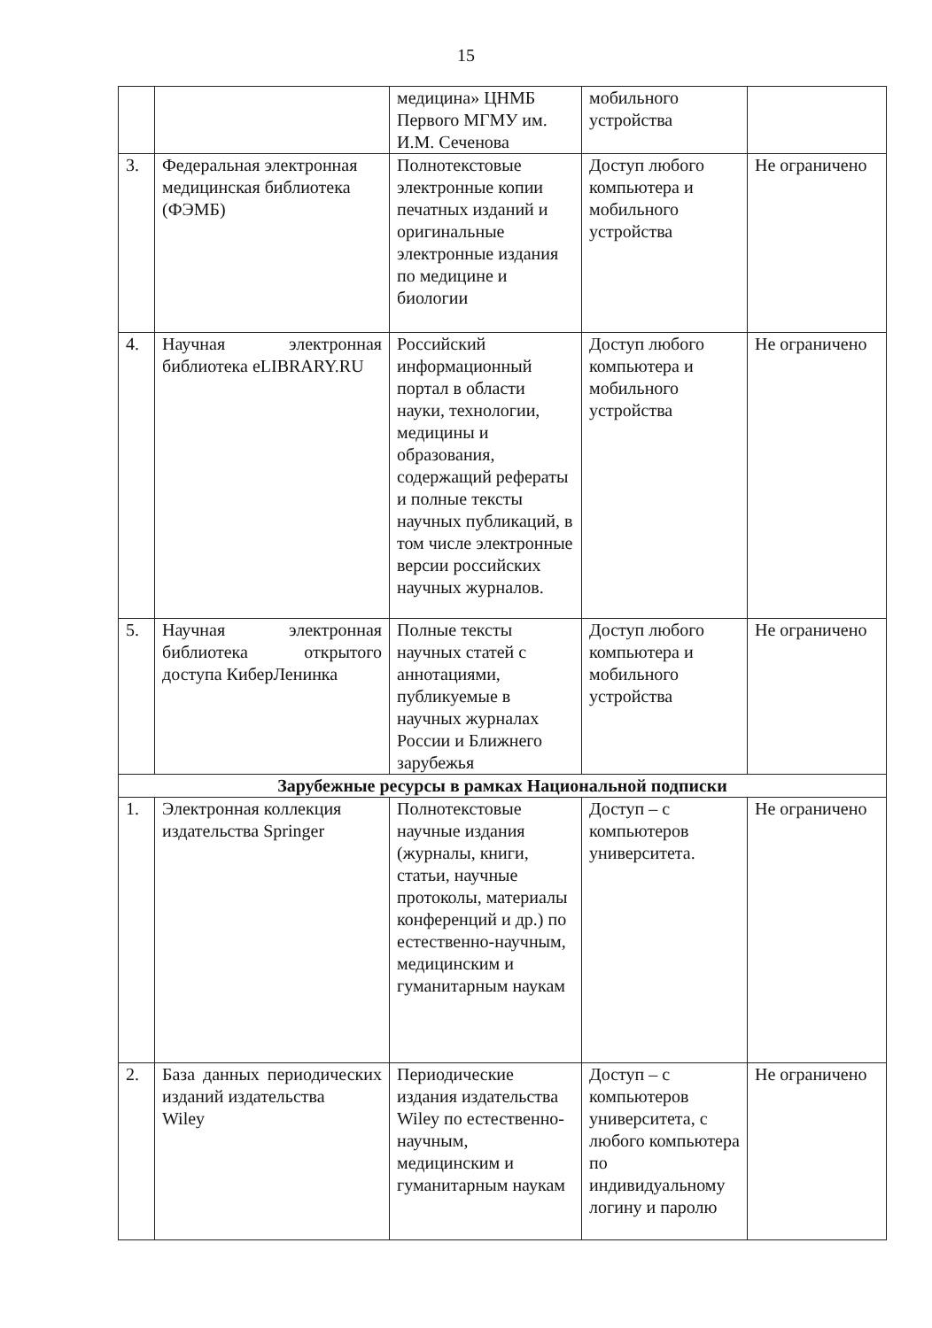15
| | | медицина» ЦНМБ Первого МГМУ им. И.М. Сеченова | мобильного устройства | |
| 3. | Федеральная электронная медицинская библиотека (ФЭМБ) | Полнотекстовые электронные копии печатных изданий и оригинальные электронные издания по медицине и биологии | Доступ любого компьютера и мобильного устройства | Не ограничено |
| 4. | Научная электронная библиотека eLIBRARY.RU | Российский информационный портал в области науки, технологии, медицины и образования, содержащий рефераты и полные тексты научных публикаций, в том числе электронные версии российских научных журналов. | Доступ любого компьютера и мобильного устройства | Не ограничено |
| 5. | Научная электронная библиотека открытого доступа КиберЛенинка | Полные тексты научных статей с аннотациями, публикуемые в научных журналах России и Ближнего зарубежья | Доступ любого компьютера и мобильного устройства | Не ограничено |
| Зарубежные ресурсы в рамках Национальной подписки | | | | |
| 1. | Электронная коллекция издательства Springer | Полнотекстовые научные издания (журналы, книги, статьи, научные протоколы, материалы конференций и др.) по естественно-научным, медицинским и гуманитарным наукам | Доступ – с компьютеров университета. | Не ограничено |
| 2. | База данных периодических изданий издательства Wiley | Периодические издания издательства Wiley по естественно-научным, медицинским и гуманитарным наукам | Доступ – с компьютеров университета, с любого компьютера по индивидуальному логину и паролю | Не ограничено |